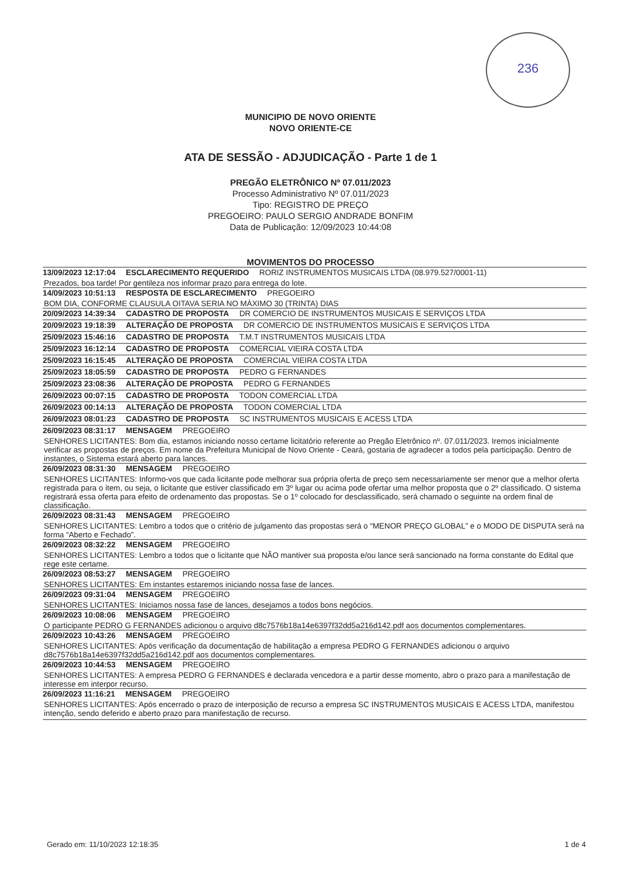236
MUNICIPIO DE NOVO ORIENTE
NOVO ORIENTE-CE
ATA DE SESSÃO - ADJUDICAÇÃO - Parte 1 de 1
PREGÃO ELETRÔNICO Nº 07.011/2023
Processo Administrativo Nº 07.011/2023
Tipo: REGISTRO DE PREÇO
PREGOEIRO: PAULO SERGIO ANDRADE BONFIM
Data de Publicação: 12/09/2023 10:44:08
MOVIMENTOS DO PROCESSO
13/09/2023 12:17:04 ESCLARECIMENTO REQUERIDO RORIZ INSTRUMENTOS MUSICAIS LTDA (08.979.527/0001-11)
Prezados, boa tarde! Por gentileza nos informar prazo para entrega do lote.
14/09/2023 10:51:13 RESPOSTA DE ESCLARECIMENTO PREGOEIRO
BOM DIA, CONFORME CLAUSULA OITAVA SERIA NO MÁXIMO 30 (TRINTA) DIAS
20/09/2023 14:39:34 CADASTRO DE PROPOSTA DR COMERCIO DE INSTRUMENTOS MUSICAIS E SERVIÇOS LTDA
20/09/2023 19:18:39 ALTERAÇÃO DE PROPOSTA DR COMERCIO DE INSTRUMENTOS MUSICAIS E SERVIÇOS LTDA
25/09/2023 15:46:16 CADASTRO DE PROPOSTA T.M.T INSTRUMENTOS MUSICAIS LTDA
25/09/2023 16:12:14 CADASTRO DE PROPOSTA COMERCIAL VIEIRA COSTA LTDA
25/09/2023 16:15:45 ALTERAÇÃO DE PROPOSTA COMERCIAL VIEIRA COSTA LTDA
25/09/2023 18:05:59 CADASTRO DE PROPOSTA PEDRO G FERNANDES
25/09/2023 23:08:36 ALTERAÇÃO DE PROPOSTA PEDRO G FERNANDES
26/09/2023 00:07:15 CADASTRO DE PROPOSTA TODON COMERCIAL LTDA
26/09/2023 00:14:13 ALTERAÇÃO DE PROPOSTA TODON COMERCIAL LTDA
26/09/2023 08:01:23 CADASTRO DE PROPOSTA SC INSTRUMENTOS MUSICAIS E ACESS LTDA
26/09/2023 08:31:17 MENSAGEM PREGOEIRO
SENHORES LICITANTES: Bom dia, estamos iniciando nosso certame licitatório referente ao Pregão Eletrônico nº. 07.011/2023. Iremos inicialmente verificar as propostas de preços. Em nome da Prefeitura Municipal de Novo Oriente - Ceará, gostaria de agradecer a todos pela participação. Dentro de instantes, o Sistema estará aberto para lances.
26/09/2023 08:31:30 MENSAGEM PREGOEIRO
SENHORES LICITANTES: Informo-vos que cada licitante pode melhorar sua própria oferta de preço sem necessariamente ser menor que a melhor oferta registrada para o item, ou seja, o licitante que estiver classificado em 3º lugar ou acima pode ofertar uma melhor proposta que o 2º classificado. O sistema registrará essa oferta para efeito de ordenamento das propostas. Se o 1º colocado for desclassificado, será chamado o seguinte na ordem final de classificação.
26/09/2023 08:31:43 MENSAGEM PREGOEIRO
SENHORES LICITANTES: Lembro a todos que o critério de julgamento das propostas será o “MENOR PREÇO GLOBAL” e o MODO DE DISPUTA será na forma “Aberto e Fechado”.
26/09/2023 08:32:22 MENSAGEM PREGOEIRO
SENHORES LICITANTES: Lembro a todos que o licitante que NÃO mantiver sua proposta e/ou lance será sancionado na forma constante do Edital que rege este certame.
26/09/2023 08:53:27 MENSAGEM PREGOEIRO
SENHORES LICITANTES: Em instantes estaremos iniciando nossa fase de lances.
26/09/2023 09:31:04 MENSAGEM PREGOEIRO
SENHORES LICITANTES: Iniciamos nossa fase de lances, desejamos a todos bons negócios.
26/09/2023 10:08:06 MENSAGEM PREGOEIRO
O participante PEDRO G FERNANDES adicionou o arquivo d8c7576b18a14e6397f32dd5a216d142.pdf aos documentos complementares.
26/09/2023 10:43:26 MENSAGEM PREGOEIRO
SENHORES LICITANTES: Após verificação da documentação de habilitação a empresa PEDRO G FERNANDES adicionou o arquivo d8c7576b18a14e6397f32dd5a216d142.pdf aos documentos complementares.
26/09/2023 10:44:53 MENSAGEM PREGOEIRO
SENHORES LICITANTES: A empresa PEDRO G FERNANDES é declarada vencedora e a partir desse momento, abro o prazo para a manifestação de interesse em interpor recurso.
26/09/2023 11:16:21 MENSAGEM PREGOEIRO
SENHORES LICITANTES: Após encerrado o prazo de interposição de recurso a empresa SC INSTRUMENTOS MUSICAIS E ACESS LTDA, manifestou intenção, sendo deferido e aberto prazo para manifestação de recurso.
Gerado em: 11/10/2023 12:18:35 1 de 4